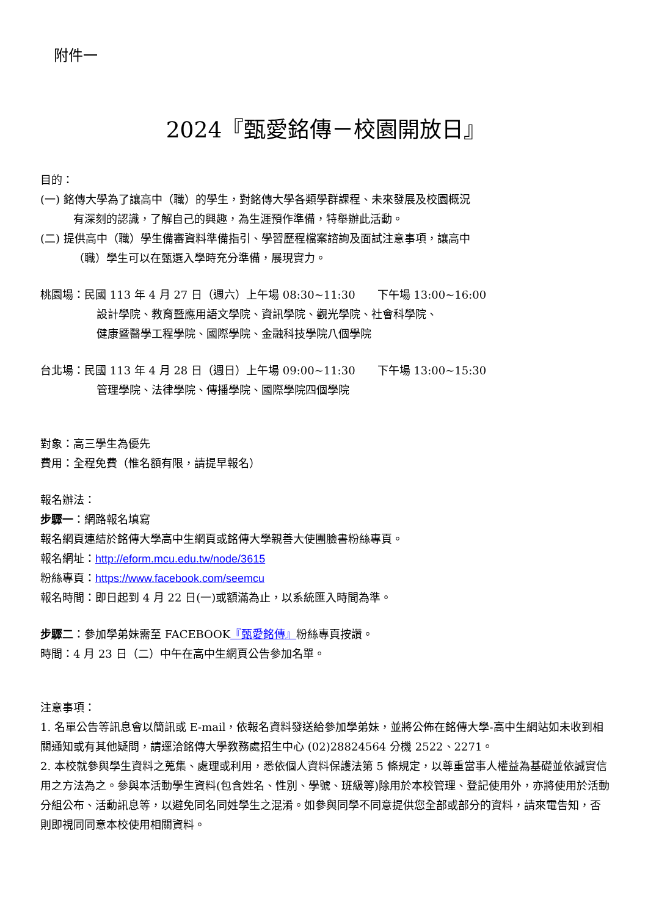附件一
2024『甄愛銘傳－校園開放日』
目的：
(一) 銘傳大學為了讓高中（職）的學生，對銘傳大學各類學群課程、未來發展及校園概況
有深刻的認識，了解自己的興趣，為生涯預作準備，特舉辦此活動。
(二) 提供高中（職）學生備審資料準備指引、學習歷程檔案諮詢及面試注意事項，讓高中
（職）學生可以在甄選入學時充分準備，展現實力。
桃園場：民國 113 年 4 月 27 日（週六）上午場 08:30~11:30　　下午場 13:00~16:00
設計學院、教育暨應用語文學院、資訊學院、觀光學院、社會科學院、
健康暨醫學工程學院、國際學院、金融科技學院八個學院
台北場：民國 113 年 4 月 28 日（週日）上午場 09:00~11:30　　下午場 13:00~15:30
管理學院、法律學院、傳播學院、國際學院四個學院
對象：高三學生為優先
費用：全程免費（惟名額有限，請提早報名）
報名辦法：
步驟一：網路報名填寫
報名網頁連結於銘傳大學高中生網頁或銘傳大學親善大使團臉書粉絲專頁。
報名網址：http://eform.mcu.edu.tw/node/3615
粉絲專頁：https://www.facebook.com/seemcu
報名時間：即日起到 4 月 22 日(一)或額滿為止，以系統匯入時間為準。
步驟二：參加學弟妹需至 FACEBOOK『甄愛銘傳』粉絲專頁按讚。
時間：4 月 23 日（二）中午在高中生網頁公告參加名單。
注意事項：
1. 名單公告等訊息會以簡訊或 E-mail，依報名資料發送給參加學弟妹，並將公佈在銘傳大學-高中生網站如未收到相關通知或有其他疑問，請逕洽銘傳大學教務處招生中心 (02)28824564 分機 2522、2271。
2. 本校就參與學生資料之蒐集、處理或利用，悉依個人資料保護法第 5 條規定，以尊重當事人權益為基礎並依誠實信用之方法為之。參與本活動學生資料(包含姓名、性別、學號、班級等)除用於本校管理、登記使用外，亦將使用於活動分組公布、活動訊息等，以避免同名同姓學生之混淆。如參與同學不同意提供您全部或部分的資料，請來電告知，否則即視同同意本校使用相關資料。